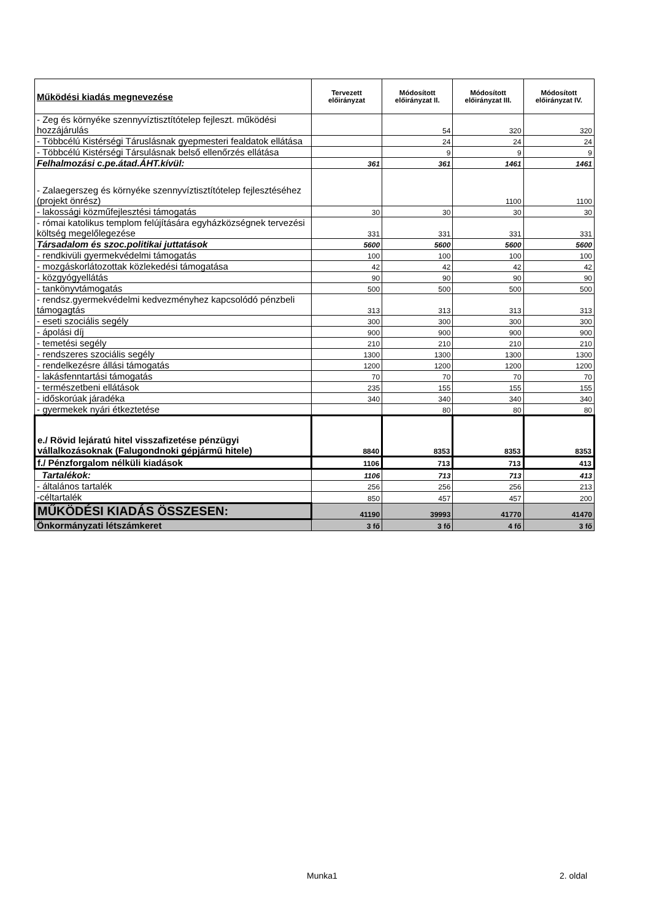| Működési kiadás megnevezése | Tervezett előirányzat | Módosított előirányzat II. | Módosított előirányzat III. | Módosított előirányzat IV. |
| --- | --- | --- | --- | --- |
| - Zeg és környéke szennyvíztisztítótelep fejleszt. működési hozzájárulás | | 54 | 320 | 320 |
| - Többcélú Kistérségi Táruslásnak gyepmesteri fealdatok ellátása | | 24 | 24 | 24 |
| - Többcélú Kistérségi Társulásnak belső ellenőrzés ellátása | | 9 | 9 | 9 |
| Felhalmozási c.pe.átad.ÁHT.kívül: | 361 | 361 | 1461 | 1461 |
| - Zalaegerszeg és környéke szennyvíztisztítótelep fejlesztéséhez (projekt önrész) | | | 1100 | 1100 |
| - lakossági közműfejlesztési támogatás | 30 | 30 | 30 | 30 |
| - római katolikus templom felújítására egyházközségnek tervezési költség megelőlegezése | 331 | 331 | 331 | 331 |
| Társadalom és szoc.politikai juttatások | 5600 | 5600 | 5600 | 5600 |
| - rendkivüli gyermekvédelmi támogatás | 100 | 100 | 100 | 100 |
| - mozgáskorlátozottak közlekedési támogatása | 42 | 42 | 42 | 42 |
| - közgyógyellátás | 90 | 90 | 90 | 90 |
| - tankönyvtámogatás | 500 | 500 | 500 | 500 |
| - rendsz.gyermekvédelmi kedvezményhez kapcsolódó pénzbeli támogagtás | 313 | 313 | 313 | 313 |
| - eseti szociális segély | 300 | 300 | 300 | 300 |
| - ápolási díj | 900 | 900 | 900 | 900 |
| - temetési segély | 210 | 210 | 210 | 210 |
| - rendszeres szociális segély | 1300 | 1300 | 1300 | 1300 |
| - rendelkezésre állási támogatás | 1200 | 1200 | 1200 | 1200 |
| - lakásfenntartási támogatás | 70 | 70 | 70 | 70 |
| - természetbeni ellátások | 235 | 155 | 155 | 155 |
| - időskorúak járadéka | 340 | 340 | 340 | 340 |
| - gyermekek nyári étkeztetése | | 80 | 80 | 80 |
| e./ Rövid lejáratú hitel visszafizetése pénzügyi vállalkozásoknak (Falugondnoki gépjármű hitele) | 8840 | 8353 | 8353 | 8353 |
| f./ Pénzforgalom nélküli kiadások | 1106 | 713 | 713 | 413 |
| Tartalékok: | 1106 | 713 | 713 | 413 |
| - általános tartalék | 256 | 256 | 256 | 213 |
| -céltartalék | 850 | 457 | 457 | 200 |
| MŰKÖDÉSI KIADÁS ÖSSZESEN: | 41190 | 39993 | 41770 | 41470 |
| Önkormányzati létszámkeret | 3 fő | 3 fő | 4 fő | 3 fő |
Munka1 2. oldal